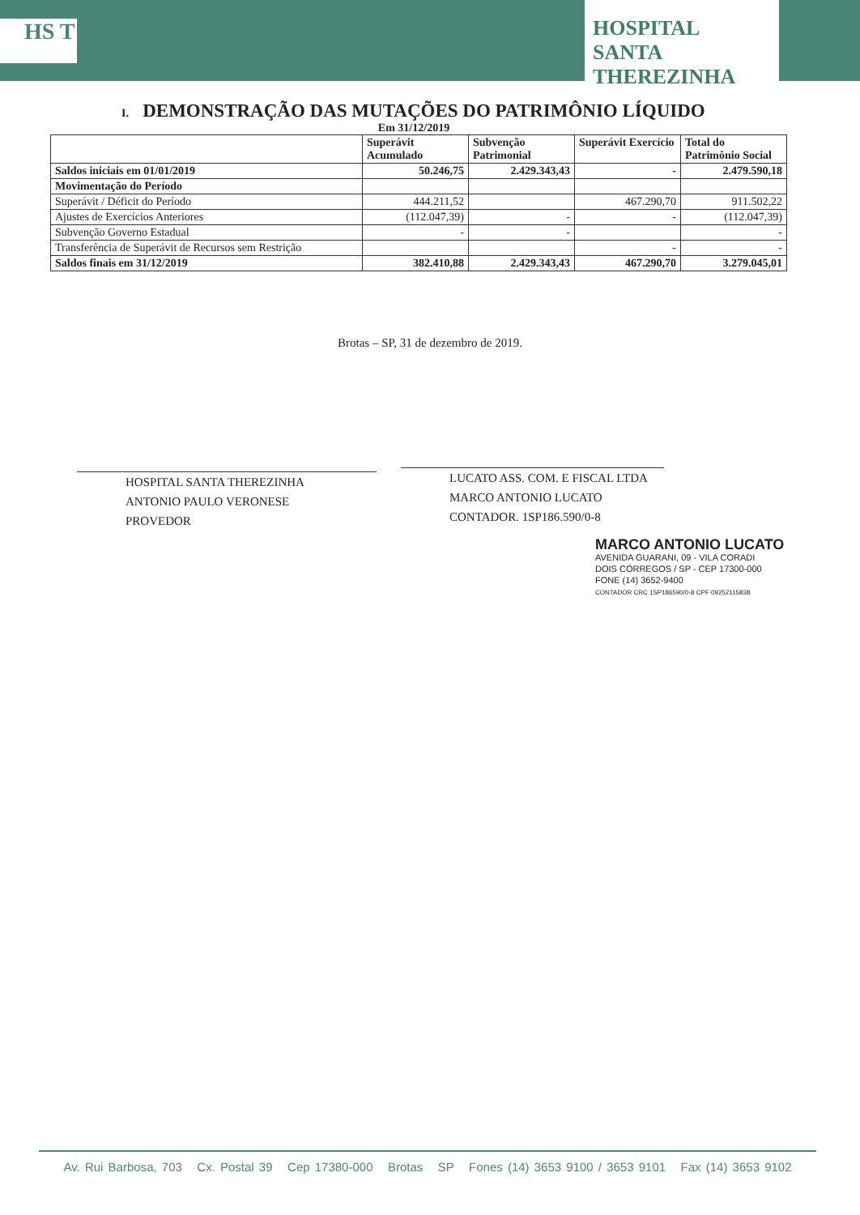HS T
HOSPITAL SANTA THEREZINHA
I. DEMONSTRAÇÃO DAS MUTAÇÕES DO PATRIMÔNIO LÍQUIDO
Em 31/12/2019
| | Superávit Acumulado | Subvenção Patrimonial | Superávit Exercício | Total do Patrimônio Social |
| --- | --- | --- | --- | --- |
| Saldos iniciais em 01/01/2019 | 50.246,75 | 2.429.343,43 | - | 2.479.590,18 |
| Movimentação do Período | | | | |
| Superávit / Déficit do Período | 444.211,52 | | 467.290,70 | 911.502,22 |
| Ajustes de Exercícios Anteriores | (112.047,39) | - | - | (112.047,39) |
| Subvenção Governo Estadual | - | - | | - |
| Transferência de Superávit de Recursos sem Restrição | | | - | - |
| Saldos finais em 31/12/2019 | 382.410,88 | 2.429.343,43 | 467.290,70 | 3.279.045,01 |
Brotas – SP, 31 de dezembro de 2019.
HOSPITAL SANTA THEREZINHA
ANTONIO PAULO VERONESE
PROVEDOR
LUCATO ASS. COM. E FISCAL LTDA
MARCO ANTONIO LUCATO
CONTADOR. 1SP186.590/0-8
MARCO ANTONIO LUCATO
AVENIDA GUARANI, 09 - VILA CORADI
DOIS CÓRREGOS / SP - CEP 17300-000
FONE (14) 3652-9400
CONTADOR CRC 1SP186590/0-8 CPF 09252115838
Av. Rui Barbosa, 703 Cx. Postal 39 Cep 17380-000 Brotas SP Fones (14) 3653 9100 / 3653 9101 Fax (14) 3653 9102